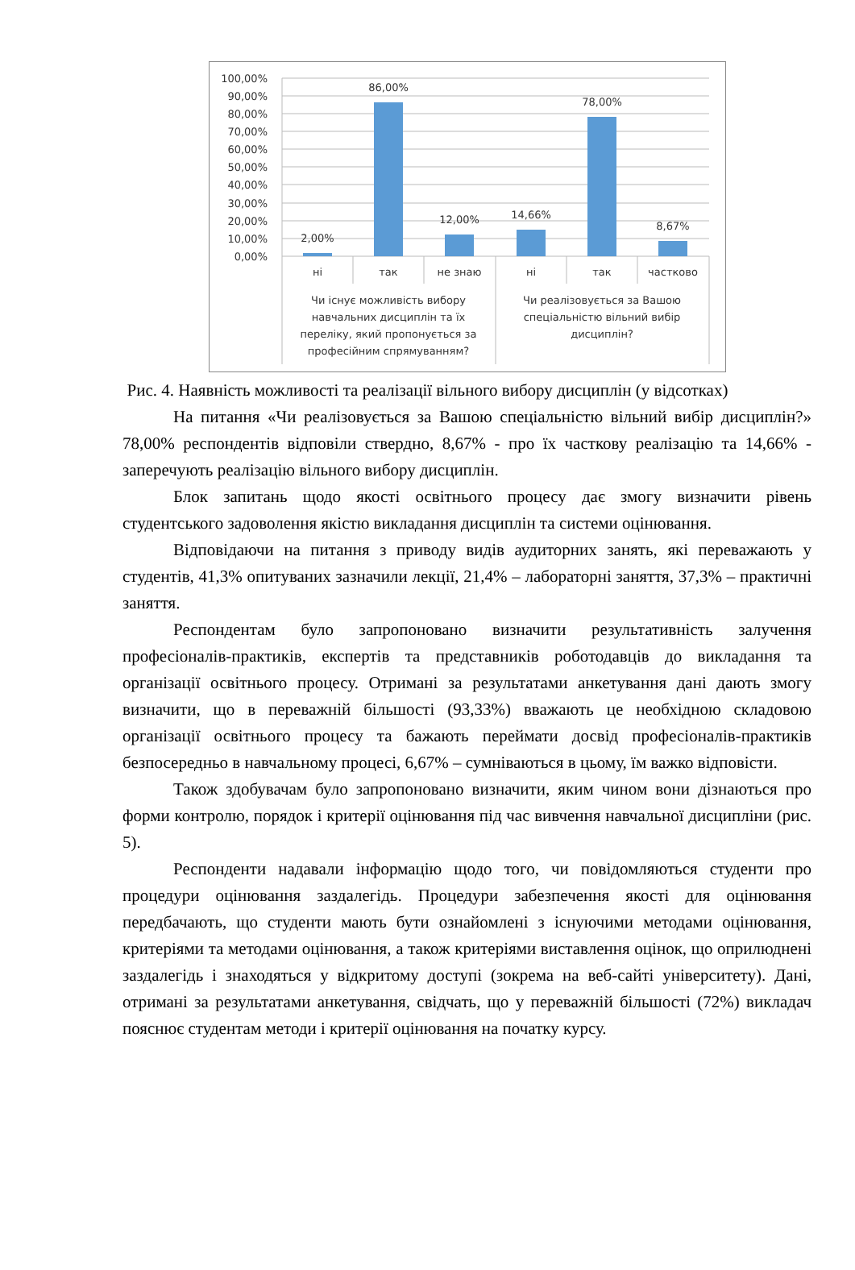100,00%
90,00%
80,00%
70,00%
60,00%
50,00%
40,00%
30,00%
20,00%
10,00%
0,00%
2,00%
86,00%
12,00%
14,66%
78,00%
8,67%
ні
так
не знаю
ні
так
частково
Чи існує можливість вибору
навчальних дисциплін та їх
переліку, який пропонується за
професійним спрямуванням?
Чи реалізовується за Вашою
спеціальністю вільний вибір
дисциплін?
Рис. 4. Наявність можливості та реалізації вільного вибору дисциплін (у відсотках)
На питання «Чи реалізовується за Вашою спеціальністю вільний вибір дисциплін?» 78,00% респондентів відповіли ствердно, 8,67% - про їх часткову реалізацію та 14,66% - заперечують реалізацію вільного вибору дисциплін.
Блок запитань щодо якості освітнього процесу дає змогу визначити рівень студентського задоволення якістю викладання дисциплін та системи оцінювання.
Відповідаючи на питання з приводу видів аудиторних занять, які переважають у студентів, 41,3% опитуваних зазначили лекції, 21,4% – лабораторні заняття, 37,3% – практичні заняття.
Респондентам було запропоновано визначити результативність залучення професіоналів-практиків, експертів та представників роботодавців до викладання та організації освітнього процесу. Отримані за результатами анкетування дані дають змогу визначити, що в переважній більшості (93,33%) вважають це необхідною складовою організації освітнього процесу та бажають переймати досвід професіоналів-практиків безпосередньо в навчальному процесі, 6,67% – сумніваються в цьому, їм важко відповісти.
Також здобувачам було запропоновано визначити, яким чином вони дізнаються про форми контролю, порядок і критерії оцінювання під час вивчення навчальної дисципліни (рис. 5).
Респонденти надавали інформацію щодо того, чи повідомляються студенти про процедури оцінювання заздалегідь. Процедури забезпечення якості для оцінювання передбачають, що студенти мають бути ознайомлені з існуючими методами оцінювання, критеріями та методами оцінювання, а також критеріями виставлення оцінок, що оприлюднені заздалегідь і знаходяться у відкритому доступі (зокрема на веб-сайті університету). Дані, отримані за результатами анкетування, свідчать, що у переважній більшості (72%) викладач пояснює студентам методи і критерії оцінювання на початку курсу.